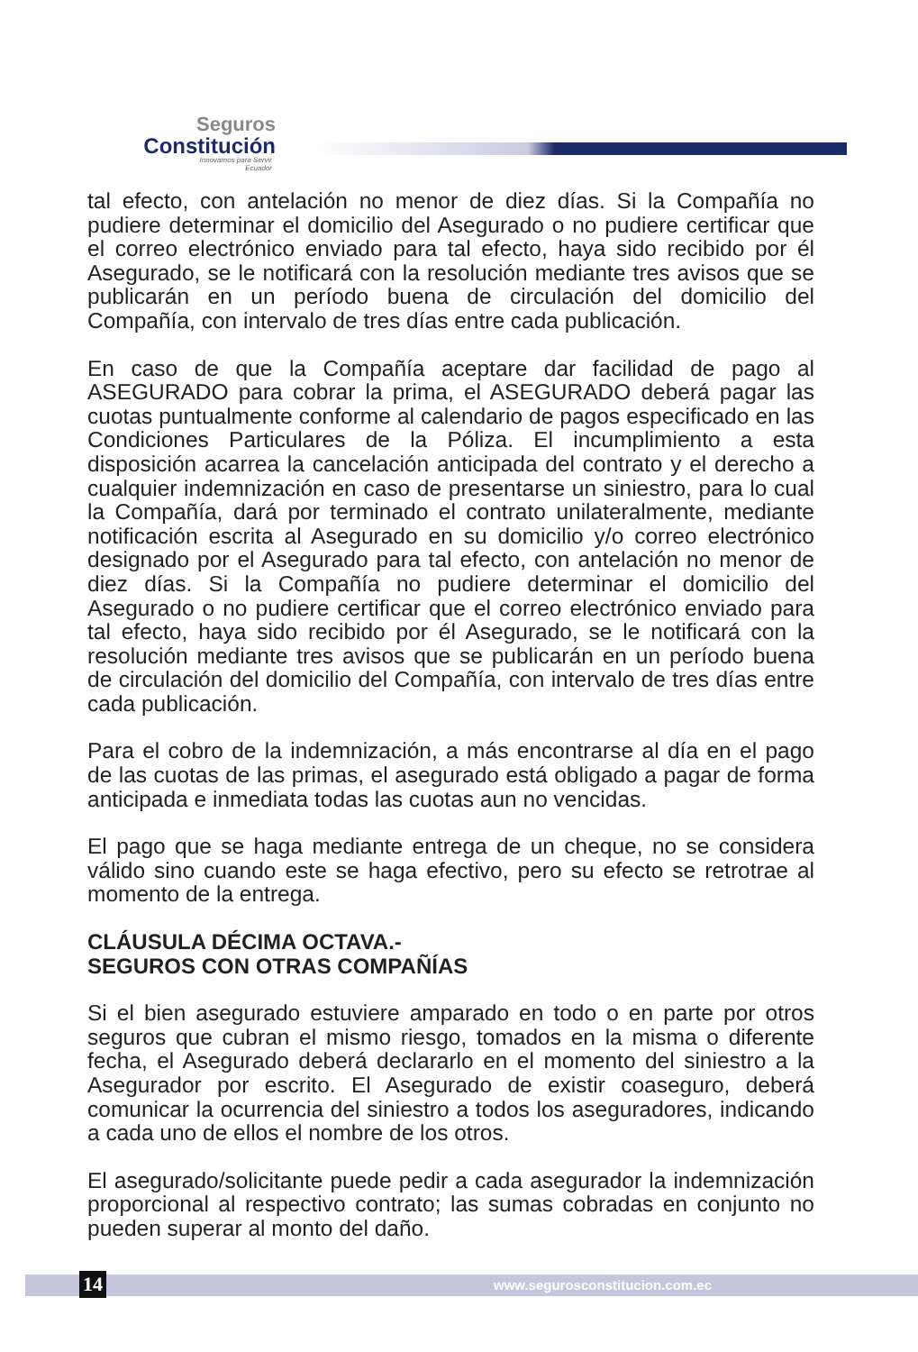Seguros
Constitución
Innovamos para Servir
Ecuador
tal efecto, con antelación no menor de diez días. Si la Compañía no pudiere determinar el domicilio del Asegurado o no pudiere certificar que el correo electrónico enviado para tal efecto, haya sido recibido por él Asegurado, se le notificará con la resolución mediante tres avisos que se publicarán en un período buena de circulación del domicilio del Compañía, con intervalo de tres días entre cada publicación.
En caso de que la Compañía aceptare dar facilidad de pago al ASEGURADO para cobrar la prima, el ASEGURADO deberá pagar las cuotas puntualmente conforme al calendario de pagos especificado en las Condiciones Particulares de la Póliza. El incumplimiento a esta disposición acarrea la cancelación anticipada del contrato y el derecho a cualquier indemnización en caso de presentarse un siniestro, para lo cual la Compañía, dará por terminado el contrato unilateralmente, mediante notificación escrita al Asegurado en su domicilio y/o correo electrónico designado por el Asegurado para tal efecto, con antelación no menor de diez días. Si la Compañía no pudiere determinar el domicilio del Asegurado o no pudiere certificar que el correo electrónico enviado para tal efecto, haya sido recibido por él Asegurado, se le notificará con la resolución mediante tres avisos que se publicarán en un período buena de circulación del domicilio del Compañía, con intervalo de tres días entre cada publicación.
Para el cobro de la indemnización, a más encontrarse al día en el pago de las cuotas de las primas, el asegurado está obligado a pagar de forma anticipada e inmediata todas las cuotas aun no vencidas.
El pago que se haga mediante entrega de un cheque, no se considera válido sino cuando este se haga efectivo, pero su efecto se retrotrae al momento de la entrega.
CLÁUSULA DÉCIMA OCTAVA.-
SEGUROS CON OTRAS COMPAÑÍAS
Si el bien asegurado estuviere amparado en todo o en parte por otros seguros que cubran el mismo riesgo, tomados en la misma o diferente fecha, el Asegurado deberá declararlo en el momento del siniestro a la Asegurador por escrito. El Asegurado de existir coaseguro, deberá comunicar la ocurrencia del siniestro a todos los aseguradores, indicando a cada uno de ellos el nombre de los otros.
El asegurado/solicitante puede pedir a cada asegurador la indemnización proporcional al respectivo contrato; las sumas cobradas en conjunto no pueden superar al monto del daño.
14 www.segurosconstitucion.com.ec